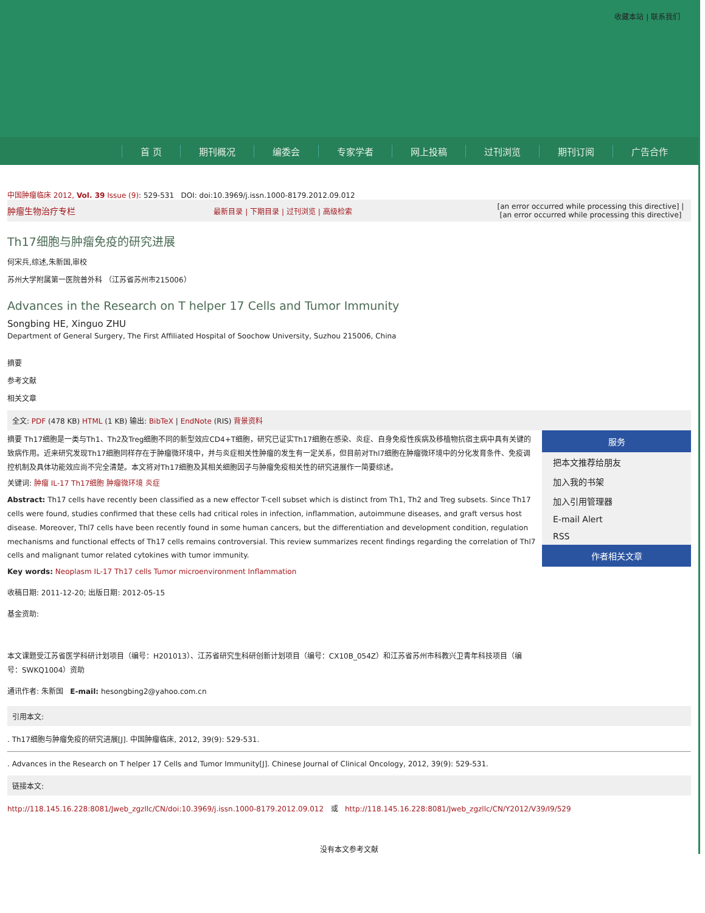收藏本站 | 联系我们
首 页 期刊概况 编委会 专家学者 网上投稿 过刊浏览 期刊订阅 广告合作
中国肿瘤临床 2012, Vol. 39 Issue (9): 529-531 DOI: doi:10.3969/j.issn.1000-8179.2012.09.012
肿瘤生物治疗专栏 最新目录 | 下期目录 | 过刊浏览 | 高级检索 [an error occurred while processing this directive] | [an error occurred while processing this directive]
Th17细胞与肿瘤免疫的研究进展
何宋兵,综述,朱新国,审校
苏州大学附属第一医院普外科 （江苏省苏州市215006）
Advances in the Research on T helper 17 Cells and Tumor Immunity
Songbing HE, Xinguo ZHU
Department of General Surgery, The First Affiliated Hospital of Soochow University, Suzhou 215006, China
摘要
参考文献
相关文章
全文: PDF (478 KB) HTML (1 KB) 输出: BibTeX | EndNote (RIS) 背景资料
摘要 Th17细胞是一类与Th1、Th2及Treg细胞不同的新型效应CD4+T细胞，研究已证实Th17细胞在感染、炎症、自身免疫性疾病及移植物抗宿主病中具有关键的致病作用。近来研究发现Th17细胞同样存在于肿瘤微环境中，并与炎症相关性肿瘤的发生有一定关系，但目前对Thl7细胞在肿瘤微环境中的分化发育条件、免疫调控机制及具体功能效应尚不完全清楚。本文将对Th17细胞及其相关细胞因子与肿瘤免疫相关性的研究进展作一简要综述。
关键词: 肿瘤 IL-17 Th17细胞 肿瘤微环境 炎症
Abstract: Th17 cells have recently been classified as a new effector T-cell subset which is distinct from Th1, Th2 and Treg subsets. Since Th17 cells were found, studies confirmed that these cells had critical roles in infection, inflammation, autoimmune diseases, and graft versus host disease. Moreover, Thl7 cells have been recently found in some human cancers, but the differentiation and development condition, regulation mechanisms and functional effects of Th17 cells remains controversial. This review summarizes recent findings regarding the correlation of Thl7 cells and malignant tumor related cytokines with tumor immunity.
Key words: Neoplasm IL-17 Th17 cells Tumor microenvironment Inflammation
收稿日期: 2011-12-20; 出版日期: 2012-05-15
基金资助:
本文课题受江苏省医学科研计划项目（编号：H201013）、江苏省研究生科研创新计划项目（编号：CX10B_054Z）和江苏省苏州市科教兴卫青年科技项目（编号：SWKQ1004）资助
通讯作者: 朱新国 E-mail: hesongbing2@yahoo.com.cn
服务
把本文推荐给朋友
加入我的书架
加入引用管理器
E-mail Alert
RSS
作者相关文章
引用本文:
. Th17细胞与肿瘤免疫的研究进展[J]. 中国肿瘤临床, 2012, 39(9): 529-531.
. Advances in the Research on T helper 17 Cells and Tumor Immunity[J]. Chinese Journal of Clinical Oncology, 2012, 39(9): 529-531.
链接本文:
http://118.145.16.228:8081/Jweb_zgzllc/CN/doi:10.3969/j.issn.1000-8179.2012.09.012 或 http://118.145.16.228:8081/Jweb_zgzllc/CN/Y2012/V39/I9/529
没有本文参考文献